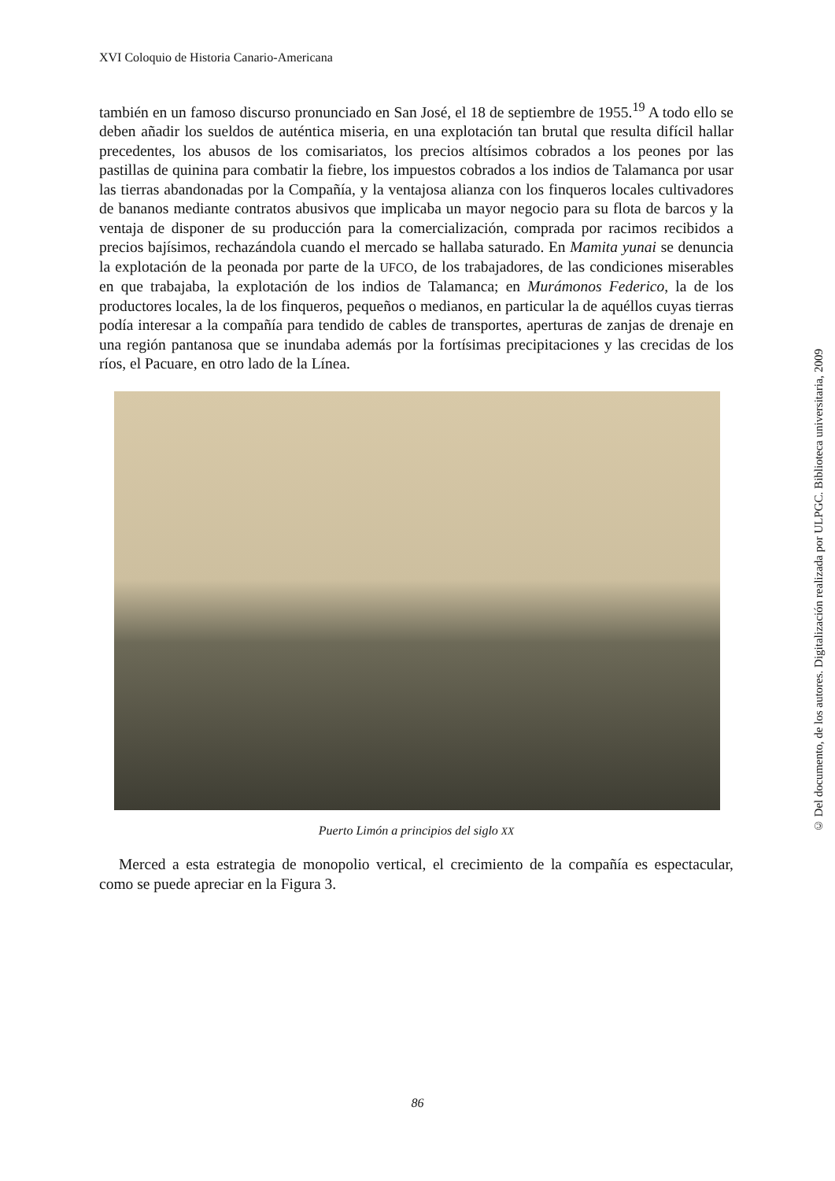XVI Coloquio de Historia Canario-Americana
también en un famoso discurso pronunciado en San José, el 18 de septiembre de 1955.<sup>19</sup> A todo ello se deben añadir los sueldos de auténtica miseria, en una explotación tan brutal que resulta difícil hallar precedentes, los abusos de los comisariatos, los precios altísimos cobrados a los peones por las pastillas de quinina para combatir la fiebre, los impuestos cobrados a los indios de Talamanca por usar las tierras abandonadas por la Compañía, y la ventajosa alianza con los finqueros locales cultivadores de bananos mediante contratos abusivos que implicaba un mayor negocio para su flota de barcos y la ventaja de disponer de su producción para la comercialización, comprada por racimos recibidos a precios bajísimos, rechazándola cuando el mercado se hallaba saturado. En Mamita yunai se denuncia la explotación de la peonada por parte de la UFCO, de los trabajadores, de las condiciones miserables en que trabajaba, la explotación de los indios de Talamanca; en Murámonos Federico, la de los productores locales, la de los finqueros, pequeños o medianos, en particular la de aquéllos cuyas tierras podía interesar a la compañía para tendido de cables de transportes, aperturas de zanjas de drenaje en una región pantanosa que se inundaba además por la fortísimas precipitaciones y las crecidas de los ríos, el Pacuare, en otro lado de la Línea.
Puerto Limón a principios del siglo XX
Merced a esta estrategia de monopolio vertical, el crecimiento de la compañía es espectacular, como se puede apreciar en la Figura 3.
86
© Del documento, de los autores. Digitalización realizada por ULPGC. Biblioteca universitaria, 2009